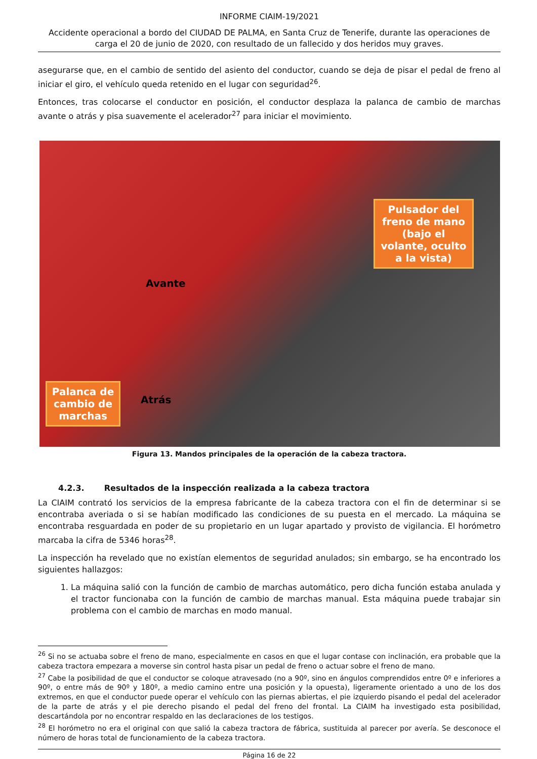INFORME CIAIM-19/2021
Accidente operacional a bordo del CIUDAD DE PALMA, en Santa Cruz de Tenerife, durante las operaciones de carga el 20 de junio de 2020, con resultado de un fallecido y dos heridos muy graves.
asegurarse que, en el cambio de sentido del asiento del conductor, cuando se deja de pisar el pedal de freno al iniciar el giro, el vehículo queda retenido en el lugar con seguridad<sup>26</sup>.
Entonces, tras colocarse el conductor en posición, el conductor desplaza la palanca de cambio de marchas avante o atrás y pisa suavemente el acelerador<sup>27</sup> para iniciar el movimiento.
Pulsador del freno de mano (bajo el volante, oculto a la vista)
Palanca de cambio de marchas
Avante
Atrás
Figura 13. Mandos principales de la operación de la cabeza tractora.
4.2.3. Resultados de la inspección realizada a la cabeza tractora
La CIAIM contrató los servicios de la empresa fabricante de la cabeza tractora con el fin de determinar si se encontraba averiada o si se habían modificado las condiciones de su puesta en el mercado. La máquina se encontraba resguardada en poder de su propietario en un lugar apartado y provisto de vigilancia. El horómetro marcaba la cifra de 5346 horas<sup>28</sup>.
La inspección ha revelado que no existían elementos de seguridad anulados; sin embargo, se ha encontrado los siguientes hallazgos:
1. La máquina salió con la función de cambio de marchas automático, pero dicha función estaba anulada y el tractor funcionaba con la función de cambio de marchas manual. Esta máquina puede trabajar sin problema con el cambio de marchas en modo manual.
<sup>26</sup> Si no se actuaba sobre el freno de mano, especialmente en casos en que el lugar contase con inclinación, era probable que la cabeza tractora empezara a moverse sin control hasta pisar un pedal de freno o actuar sobre el freno de mano.
<sup>27</sup> Cabe la posibilidad de que el conductor se coloque atravesado (no a 90º, sino en ángulos comprendidos entre 0º e inferiores a 90º, o entre más de 90º y 180º, a medio camino entre una posición y la opuesta), ligeramente orientado a uno de los dos extremos, en que el conductor puede operar el vehículo con las piernas abiertas, el pie izquierdo pisando el pedal del acelerador de la parte de atrás y el pie derecho pisando el pedal del freno del frontal. La CIAIM ha investigado esta posibilidad, descartándola por no encontrar respaldo en las declaraciones de los testigos.
<sup>28</sup> El horómetro no era el original con que salió la cabeza tractora de fábrica, sustituida al parecer por avería. Se desconoce el número de horas total de funcionamiento de la cabeza tractora.
Página 16 de 22